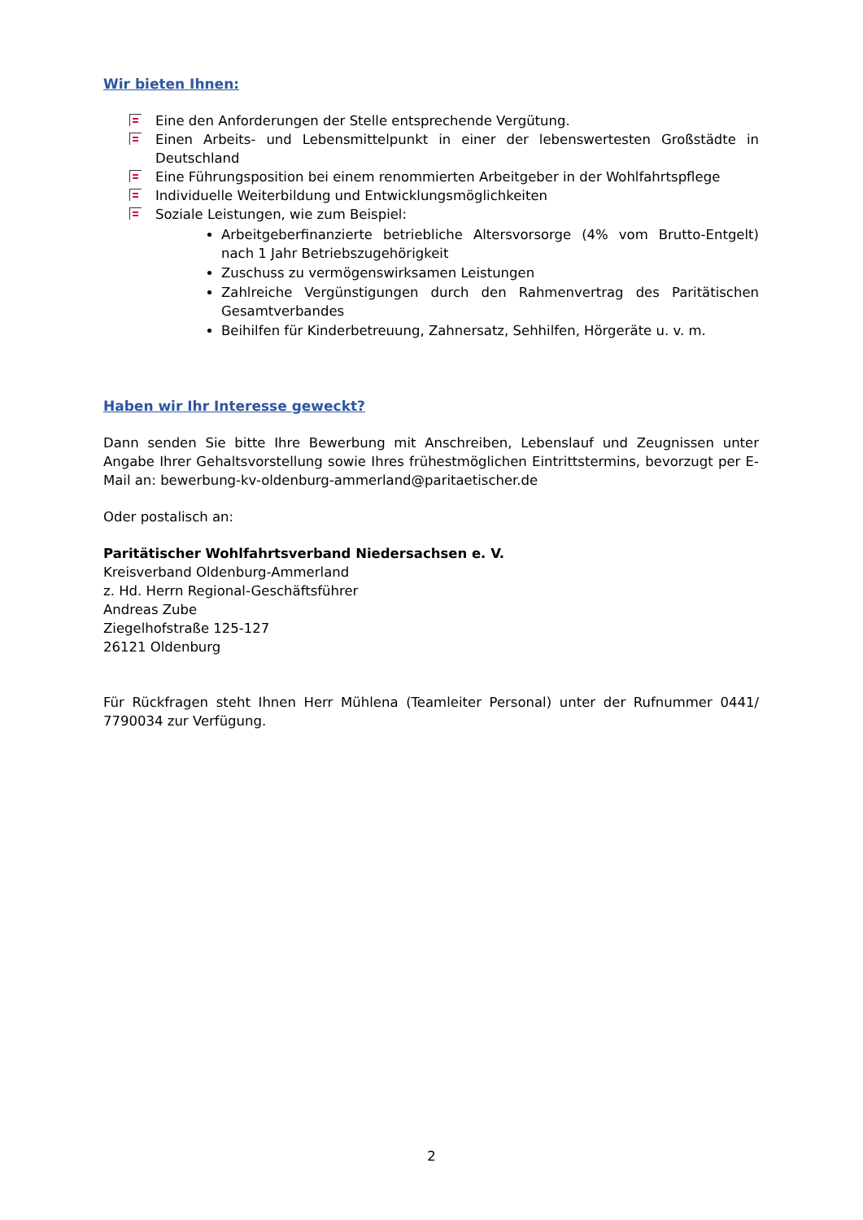Wir bieten Ihnen:
Eine den Anforderungen der Stelle entsprechende Vergütung.
Einen Arbeits- und Lebensmittelpunkt in einer der lebenswertesten Großstädte in Deutschland
Eine Führungsposition bei einem renommierten Arbeitgeber in der Wohlfahrtspflege
Individuelle Weiterbildung und Entwicklungsmöglichkeiten
Soziale Leistungen, wie zum Beispiel:
Arbeitgeberfinanzierte betriebliche Altersvorsorge (4% vom Brutto-Entgelt) nach 1 Jahr Betriebszugehörigkeit
Zuschuss zu vermögenswirksamen Leistungen
Zahlreiche Vergünstigungen durch den Rahmenvertrag des Paritätischen Gesamtverbandes
Beihilfen für Kinderbetreuung, Zahnersatz, Sehhilfen, Hörgeräte u. v. m.
Haben wir Ihr Interesse geweckt?
Dann senden Sie bitte Ihre Bewerbung mit Anschreiben, Lebenslauf und Zeugnissen unter Angabe Ihrer Gehaltsvorstellung sowie Ihres frühestmöglichen Eintrittstermins, bevorzugt per E-Mail an: bewerbung-kv-oldenburg-ammerland@paritaetischer.de
Oder postalisch an:
Paritätischer Wohlfahrtsverband Niedersachsen e. V.
Kreisverband Oldenburg-Ammerland
z. Hd. Herrn Regional-Geschäftsführer
Andreas Zube
Ziegelhofstraße 125-127
26121 Oldenburg
Für Rückfragen steht Ihnen Herr Mühlena (Teamleiter Personal) unter der Rufnummer 0441/ 7790034 zur Verfügung.
2